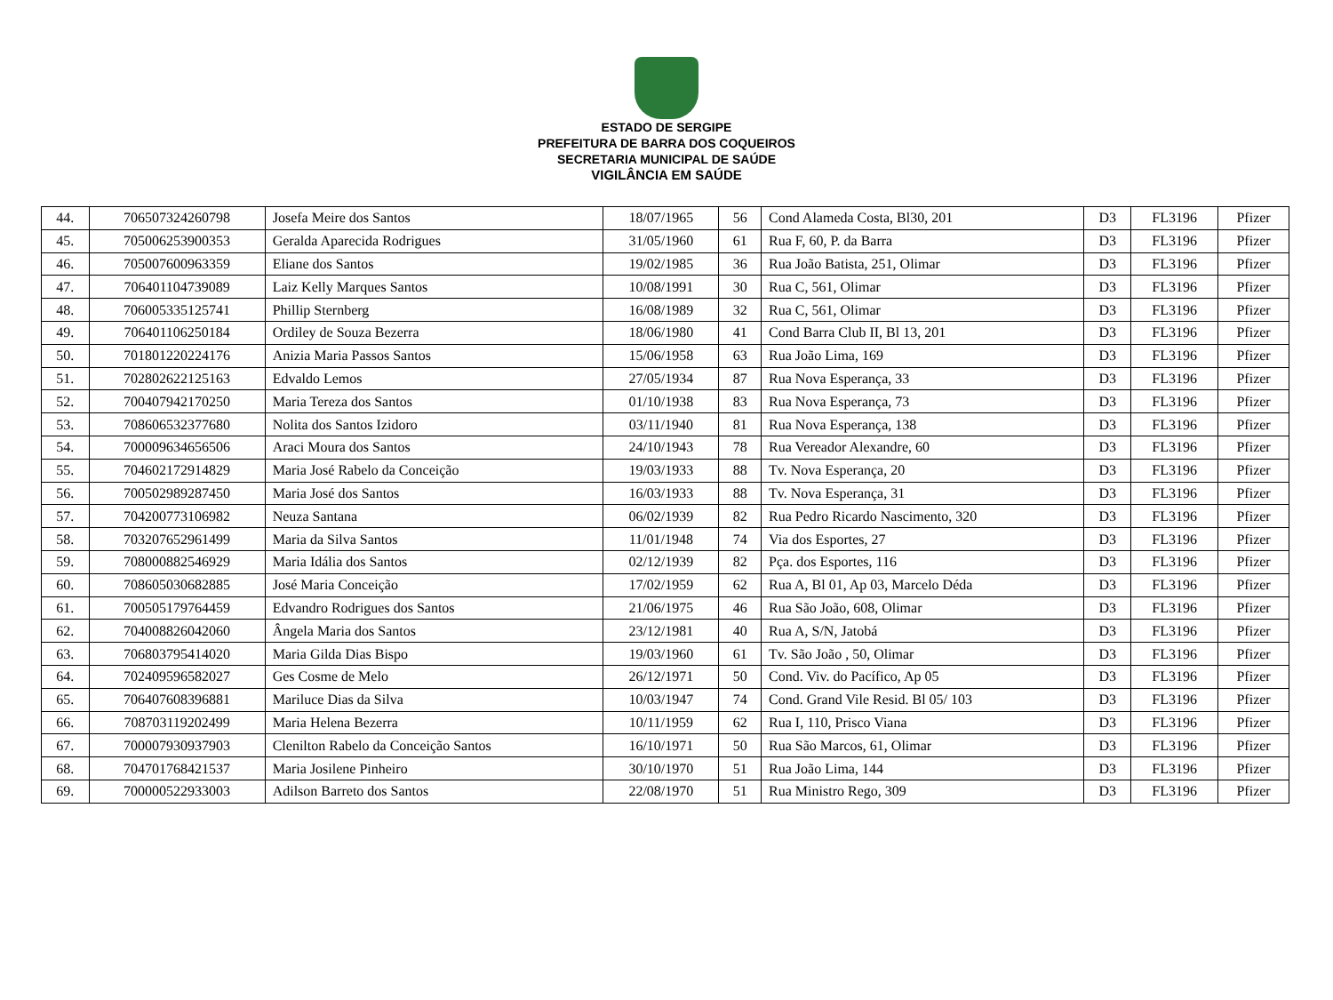ESTADO DE SERGIPE
PREFEITURA DE BARRA DOS COQUEIROS
SECRETARIA MUNICIPAL DE SAÚDE
VIGILÂNCIA EM SAÚDE
| 44. | 706507324260798 | Josefa Meire dos Santos | 18/07/1965 | 56 | Cond Alameda Costa, Bl30, 201 | D3 | FL3196 | Pfizer |
| 45. | 705006253900353 | Geralda Aparecida Rodrigues | 31/05/1960 | 61 | Rua F, 60, P. da Barra | D3 | FL3196 | Pfizer |
| 46. | 705007600963359 | Eliane dos Santos | 19/02/1985 | 36 | Rua João Batista, 251, Olimar | D3 | FL3196 | Pfizer |
| 47. | 706401104739089 | Laiz Kelly Marques Santos | 10/08/1991 | 30 | Rua C, 561, Olimar | D3 | FL3196 | Pfizer |
| 48. | 706005335125741 | Phillip Sternberg | 16/08/1989 | 32 | Rua C, 561, Olimar | D3 | FL3196 | Pfizer |
| 49. | 706401106250184 | Ordiley de Souza Bezerra | 18/06/1980 | 41 | Cond Barra Club II, Bl 13, 201 | D3 | FL3196 | Pfizer |
| 50. | 701801220224176 | Anizia Maria Passos Santos | 15/06/1958 | 63 | Rua João Lima, 169 | D3 | FL3196 | Pfizer |
| 51. | 702802622125163 | Edvaldo Lemos | 27/05/1934 | 87 | Rua Nova Esperança, 33 | D3 | FL3196 | Pfizer |
| 52. | 700407942170250 | Maria Tereza dos Santos | 01/10/1938 | 83 | Rua Nova Esperança, 73 | D3 | FL3196 | Pfizer |
| 53. | 708606532377680 | Nolita dos Santos Izidoro | 03/11/1940 | 81 | Rua Nova Esperança, 138 | D3 | FL3196 | Pfizer |
| 54. | 700009634656506 | Araci Moura dos Santos | 24/10/1943 | 78 | Rua Vereador Alexandre, 60 | D3 | FL3196 | Pfizer |
| 55. | 704602172914829 | Maria José Rabelo da Conceição | 19/03/1933 | 88 | Tv. Nova Esperança, 20 | D3 | FL3196 | Pfizer |
| 56. | 700502989287450 | Maria José dos Santos | 16/03/1933 | 88 | Tv. Nova Esperança, 31 | D3 | FL3196 | Pfizer |
| 57. | 704200773106982 | Neuza Santana | 06/02/1939 | 82 | Rua Pedro Ricardo Nascimento, 320 | D3 | FL3196 | Pfizer |
| 58. | 703207652961499 | Maria da Silva Santos | 11/01/1948 | 74 | Via dos Esportes, 27 | D3 | FL3196 | Pfizer |
| 59. | 708000882546929 | Maria Idália dos Santos | 02/12/1939 | 82 | Pça. dos Esportes, 116 | D3 | FL3196 | Pfizer |
| 60. | 708605030682885 | José Maria Conceição | 17/02/1959 | 62 | Rua A, Bl 01, Ap 03, Marcelo Déda | D3 | FL3196 | Pfizer |
| 61. | 700505179764459 | Edvandro Rodrigues dos Santos | 21/06/1975 | 46 | Rua São João, 608, Olimar | D3 | FL3196 | Pfizer |
| 62. | 704008826042060 | Ângela Maria dos Santos | 23/12/1981 | 40 | Rua A, S/N, Jatobá | D3 | FL3196 | Pfizer |
| 63. | 706803795414020 | Maria Gilda Dias Bispo | 19/03/1960 | 61 | Tv. São João , 50, Olimar | D3 | FL3196 | Pfizer |
| 64. | 702409596582027 | Ges Cosme de Melo | 26/12/1971 | 50 | Cond. Viv. do Pacífico, Ap 05 | D3 | FL3196 | Pfizer |
| 65. | 706407608396881 | Mariluce Dias da Silva | 10/03/1947 | 74 | Cond. Grand Vile Resid. Bl 05/ 103 | D3 | FL3196 | Pfizer |
| 66. | 708703119202499 | Maria Helena Bezerra | 10/11/1959 | 62 | Rua I, 110, Prisco Viana | D3 | FL3196 | Pfizer |
| 67. | 700007930937903 | Clenilton Rabelo da Conceição Santos | 16/10/1971 | 50 | Rua São Marcos, 61, Olimar | D3 | FL3196 | Pfizer |
| 68. | 704701768421537 | Maria Josilene Pinheiro | 30/10/1970 | 51 | Rua João Lima, 144 | D3 | FL3196 | Pfizer |
| 69. | 700000522933003 | Adilson Barreto dos Santos | 22/08/1970 | 51 | Rua Ministro Rego, 309 | D3 | FL3196 | Pfizer |